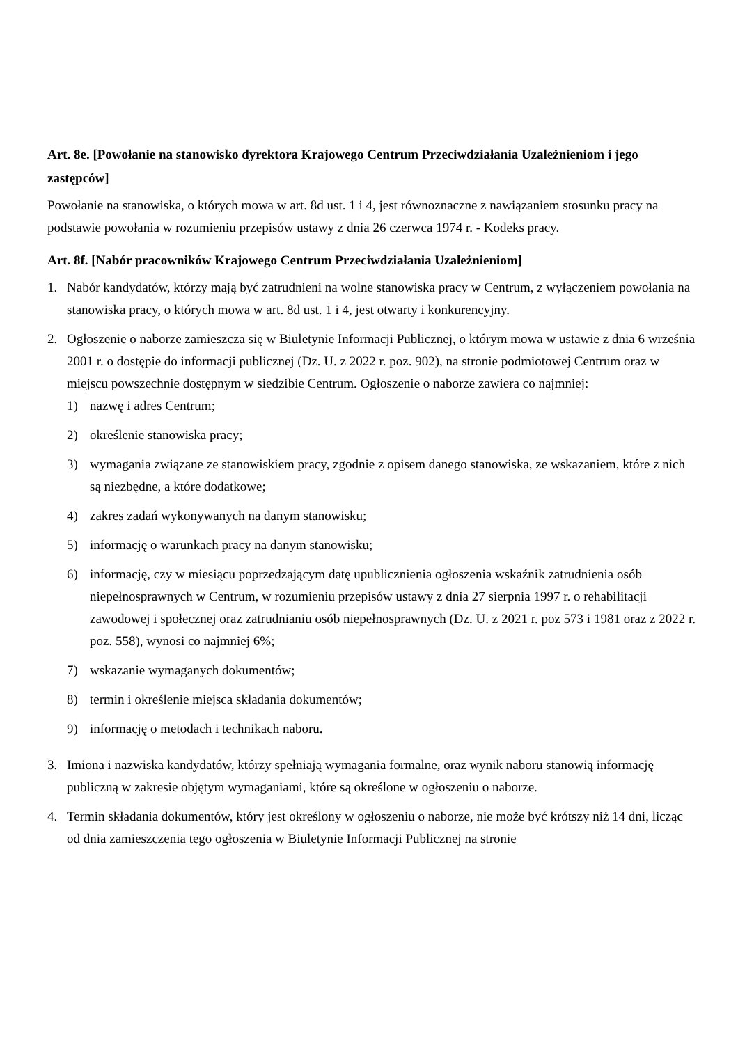Art. 8e. [Powołanie na stanowisko dyrektora Krajowego Centrum Przeciwdziałania Uzależnieniom i jego zastępców]
Powołanie na stanowiska, o których mowa w art. 8d ust. 1 i 4, jest równoznaczne z nawiązaniem stosunku pracy na podstawie powołania w rozumieniu przepisów ustawy z dnia 26 czerwca 1974 r. - Kodeks pracy.
Art. 8f. [Nabór pracowników Krajowego Centrum Przeciwdziałania Uzależnieniom]
1. Nabór kandydatów, którzy mają być zatrudnieni na wolne stanowiska pracy w Centrum, z wyłączeniem powołania na stanowiska pracy, o których mowa w art. 8d ust. 1 i 4, jest otwarty i konkurencyjny.
2. Ogłoszenie o naborze zamieszcza się w Biuletynie Informacji Publicznej, o którym mowa w ustawie z dnia 6 września 2001 r. o dostępie do informacji publicznej (Dz. U. z 2022 r. poz. 902), na stronie podmiotowej Centrum oraz w miejscu powszechnie dostępnym w siedzibie Centrum. Ogłoszenie o naborze zawiera co najmniej:
1) nazwę i adres Centrum;
2) określenie stanowiska pracy;
3) wymagania związane ze stanowiskiem pracy, zgodnie z opisem danego stanowiska, ze wskazaniem, które z nich są niezbędne, a które dodatkowe;
4) zakres zadań wykonywanych na danym stanowisku;
5) informację o warunkach pracy na danym stanowisku;
6) informację, czy w miesiącu poprzedzającym datę upublicznienia ogłoszenia wskaźnik zatrudnienia osób niepełnosprawnych w Centrum, w rozumieniu przepisów ustawy z dnia 27 sierpnia 1997 r. o rehabilitacji zawodowej i społecznej oraz zatrudnianiu osób niepełnosprawnych (Dz. U. z 2021 r. poz 573 i 1981 oraz z 2022 r. poz. 558), wynosi co najmniej 6%;
7) wskazanie wymaganych dokumentów;
8) termin i określenie miejsca składania dokumentów;
9) informację o metodach i technikach naboru.
3. Imiona i nazwiska kandydatów, którzy spełniają wymagania formalne, oraz wynik naboru stanowią informację publiczną w zakresie objętym wymaganiami, które są określone w ogłoszeniu o naborze.
4. Termin składania dokumentów, który jest określony w ogłoszeniu o naborze, nie może być krótszy niż 14 dni, licząc od dnia zamieszczenia tego ogłoszenia w Biuletynie Informacji Publicznej na stronie